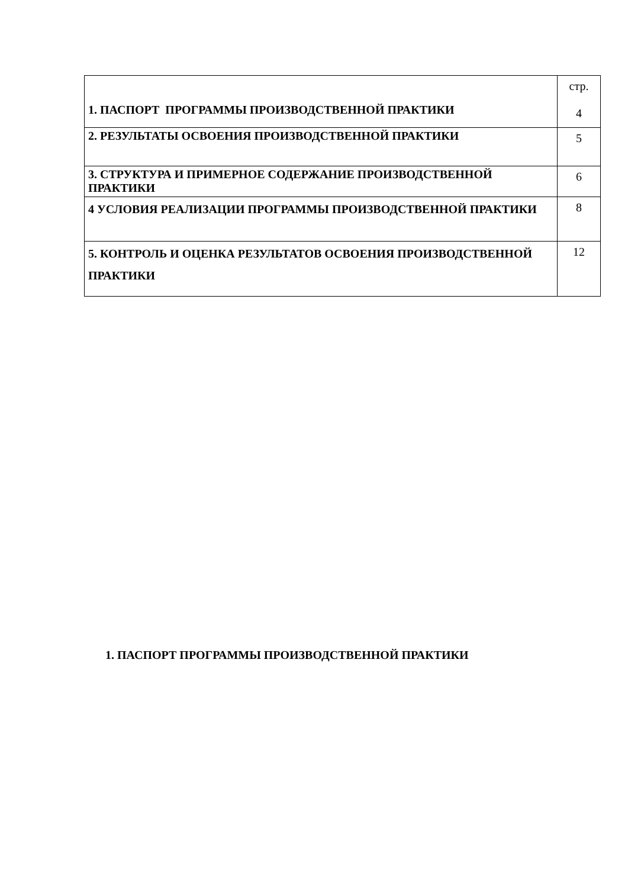| 1. ПАСПОРТ ПРОГРАММЫ ПРОИЗВОДСТВЕННОЙ ПРАКТИКИ | стр. 4 |
| 2. РЕЗУЛЬТАТЫ ОСВОЕНИЯ ПРОИЗВОДСТВЕННОЙ ПРАКТИКИ | 5 |
| 3. СТРУКТУРА И ПРИМЕРНОЕ СОДЕРЖАНИЕ ПРОИЗВОДСТВЕННОЙ ПРАКТИКИ | 6 |
| 4 УСЛОВИЯ РЕАЛИЗАЦИИ ПРОГРАММЫ ПРОИЗВОДСТВЕННОЙ ПРАКТИКИ | 8 |
| 5. КОНТРОЛЬ И ОЦЕНКА РЕЗУЛЬТАТОВ ОСВОЕНИЯ ПРОИЗВОДСТВЕННОЙ ПРАКТИКИ | 12 |
1. ПАСПОРТ ПРОГРАММЫ ПРОИЗВОДСТВЕННОЙ ПРАКТИКИ